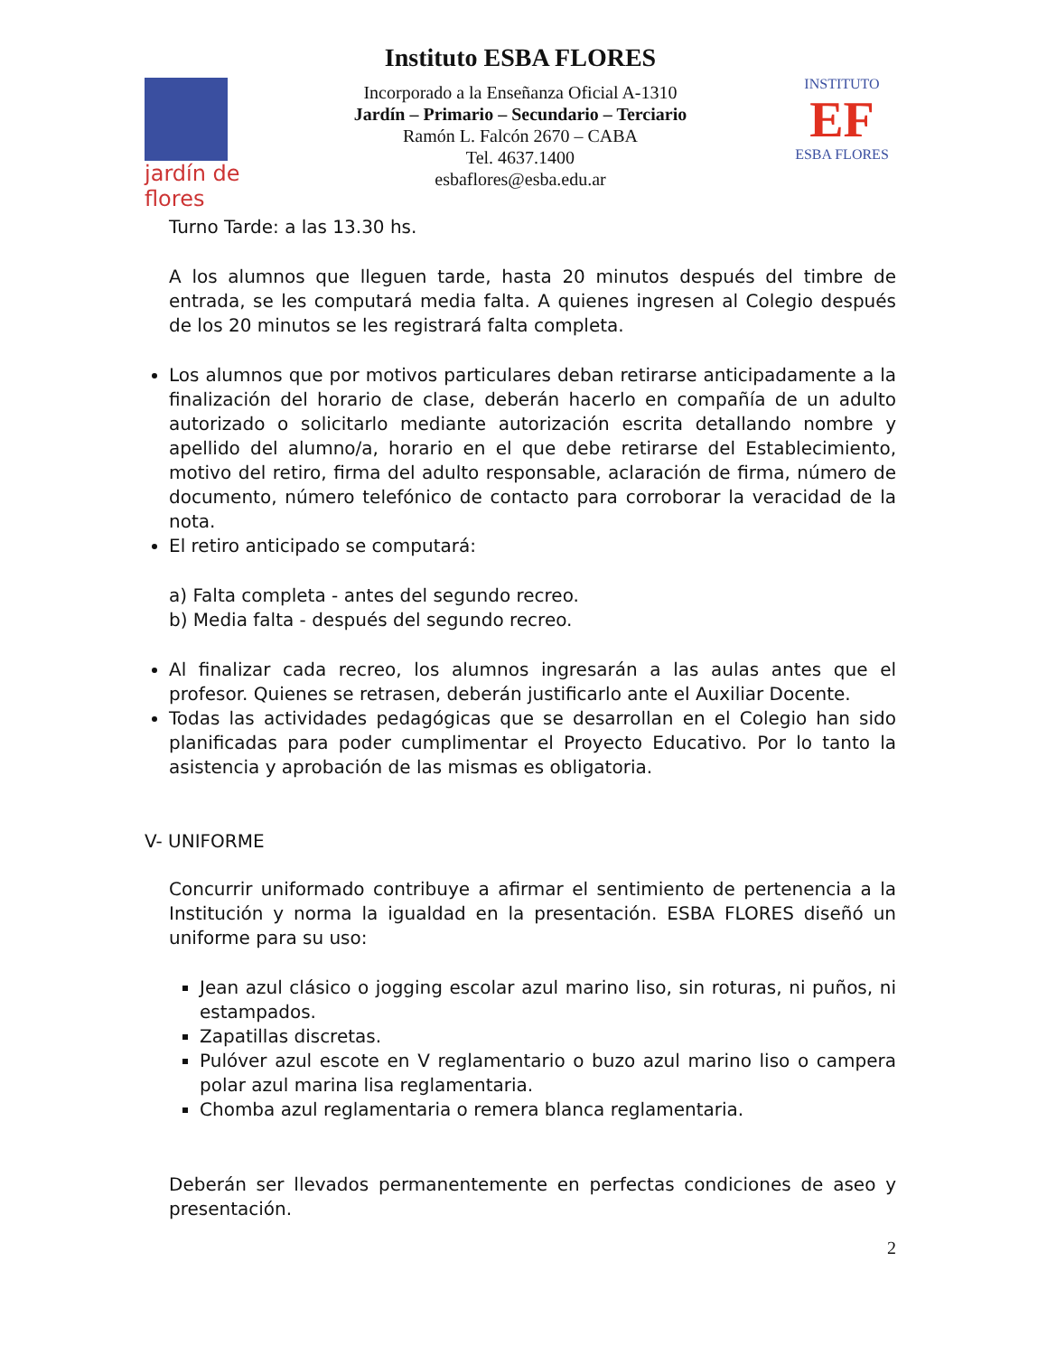jardín de flores
Instituto ESBA FLORES
Incorporado a la Enseñanza Oficial A-1310
Jardín – Primario – Secundario – Terciario
Ramón L. Falcón 2670 – CABA
Tel. 4637.1400
esbaflores@esba.edu.ar
INSTITUTO
EF
ESBA FLORES
Turno Tarde: a las 13.30 hs.
A los alumnos que lleguen tarde, hasta 20 minutos después del timbre de entrada, se les computará media falta. A quienes ingresen al Colegio después de los 20 minutos se les registrará falta completa.
Los alumnos que por motivos particulares deban retirarse anticipadamente a la finalización del horario de clase, deberán hacerlo en compañía de un adulto autorizado o solicitarlo mediante autorización escrita detallando nombre y apellido del alumno/a, horario en el que debe retirarse del Establecimiento, motivo del retiro, firma del adulto responsable, aclaración de firma, número de documento, número telefónico de contacto para corroborar la veracidad de la nota.
El retiro anticipado se computará:
a) Falta completa - antes del segundo recreo.
b) Media falta - después del segundo recreo.
Al finalizar cada recreo, los alumnos ingresarán a las aulas antes que el profesor. Quienes se retrasen, deberán justificarlo ante el Auxiliar Docente.
Todas las actividades pedagógicas que se desarrollan en el Colegio han sido planificadas para poder cumplimentar el Proyecto Educativo. Por lo tanto la asistencia y aprobación de las mismas es obligatoria.
V- UNIFORME
Concurrir uniformado contribuye a afirmar el sentimiento de pertenencia a la Institución y norma la igualdad en la presentación. ESBA FLORES diseñó un uniforme para su uso:
Jean azul clásico o jogging escolar azul marino liso, sin roturas, ni puños, ni estampados.
Zapatillas discretas.
Pulóver azul escote en V reglamentario o buzo azul marino liso o campera polar azul marina lisa reglamentaria.
Chomba azul reglamentaria o remera blanca reglamentaria.
Deberán ser llevados permanentemente en perfectas condiciones de aseo y presentación.
2